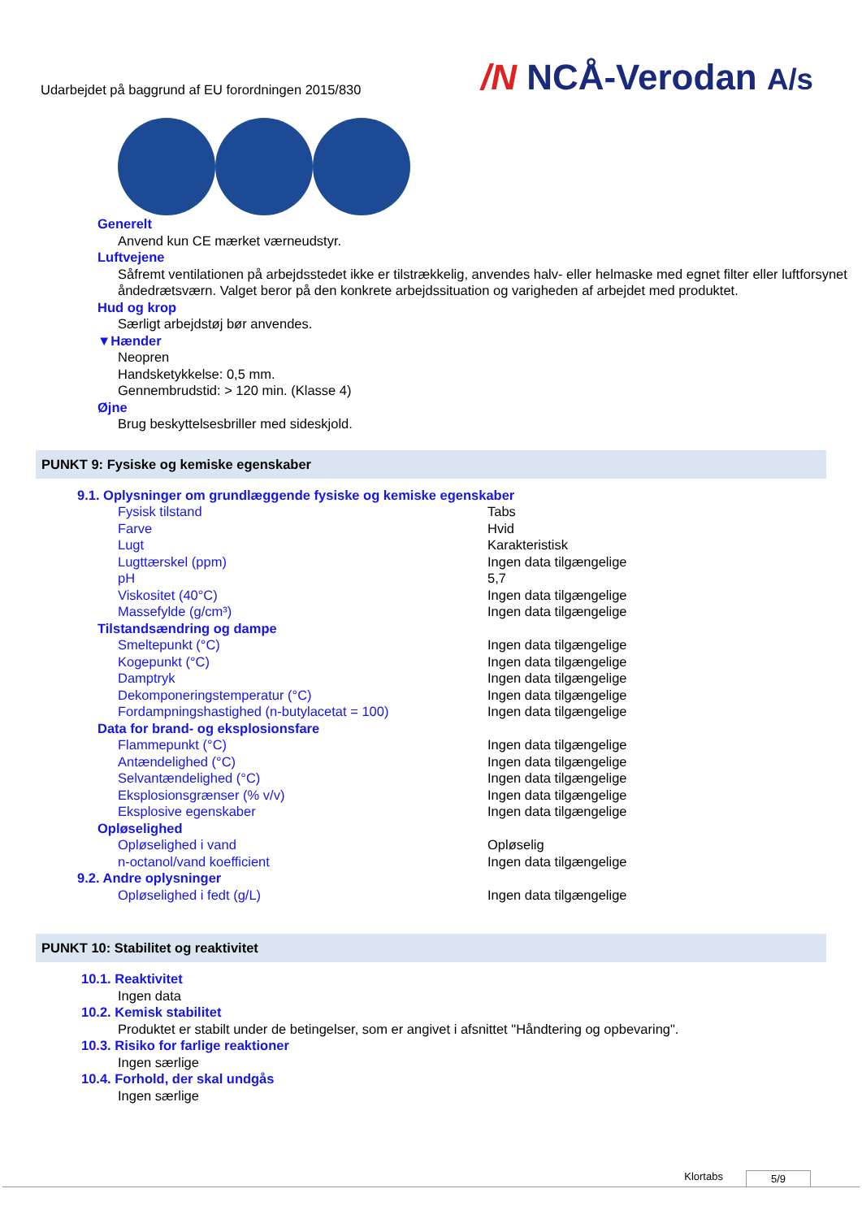Udarbejdet på baggrund af EU forordningen 2015/830
/N NCÅ-Verodan A/s
Generelt
Anvend kun CE mærket værneudstyr.
Luftvejene
Såfremt ventilationen på arbejdsstedet ikke er tilstrækkelig, anvendes halv- eller helmaske med egnet filter eller luftforsynet åndedrætsværn. Valget beror på den konkrete arbejdssituation og varigheden af arbejdet med produktet.
Hud og krop
Særligt arbejdstøj bør anvendes.
▼Hænder
Neopren
Handsketykkelse: 0,5 mm.
Gennembrudstid: > 120 min. (Klasse 4)
Øjne
Brug beskyttelsesbriller med sideskjold.
PUNKT 9: Fysiske og kemiske egenskaber
9.1. Oplysninger om grundlæggende fysiske og kemiske egenskaber
| Fysisk tilstand | Tabs |
| Farve | Hvid |
| Lugt | Karakteristisk |
| Lugttærskel (ppm) | Ingen data tilgængelige |
| pH | 5,7 |
| Viskositet (40°C) | Ingen data tilgængelige |
| Massefylde (g/cm³) | Ingen data tilgængelige |
Tilstandsændring og dampe
| Smeltepunkt (°C) | Ingen data tilgængelige |
| Kogepunkt (°C) | Ingen data tilgængelige |
| Damptryk | Ingen data tilgængelige |
| Dekomponeringstemperatur (°C) | Ingen data tilgængelige |
| Fordampningshastighed (n-butylacetat = 100) | Ingen data tilgængelige |
Data for brand- og eksplosionsfare
| Flammepunkt (°C) | Ingen data tilgængelige |
| Antændelighed (°C) | Ingen data tilgængelige |
| Selvantændelighed (°C) | Ingen data tilgængelige |
| Eksplosionsgrænser (% v/v) | Ingen data tilgængelige |
| Eksplosive egenskaber | Ingen data tilgængelige |
Opløselighed
| Opløselighed i vand | Opløselig |
| n-octanol/vand koefficient | Ingen data tilgængelige |
9.2. Andre oplysninger
| Opløselighed i fedt (g/L) | Ingen data tilgængelige |
PUNKT 10: Stabilitet og reaktivitet
10.1. Reaktivitet
Ingen data
10.2. Kemisk stabilitet
Produktet er stabilt under de betingelser, som er angivet i afsnittet "Håndtering og opbevaring".
10.3. Risiko for farlige reaktioner
Ingen særlige
10.4. Forhold, der skal undgås
Ingen særlige
Klortabs 5/9